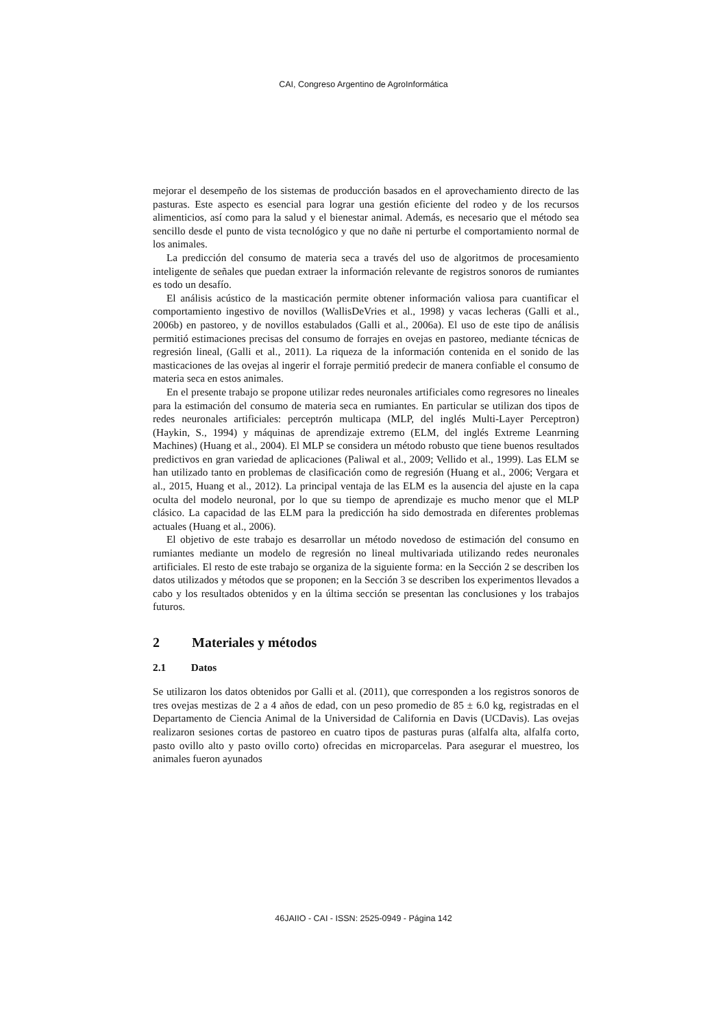CAI, Congreso Argentino de AgroInformática
mejorar el desempeño de los sistemas de producción basados en el aprovechamiento directo de las pasturas. Este aspecto es esencial para lograr una gestión eficiente del rodeo y de los recursos alimenticios, así como para la salud y el bienestar animal. Además, es necesario que el método sea sencillo desde el punto de vista tecnológico y que no dañe ni perturbe el comportamiento normal de los animales.
La predicción del consumo de materia seca a través del uso de algoritmos de procesamiento inteligente de señales que puedan extraer la información relevante de registros sonoros de rumiantes es todo un desafío.
El análisis acústico de la masticación permite obtener información valiosa para cuantificar el comportamiento ingestivo de novillos (WallisDeVries et al., 1998) y vacas lecheras (Galli et al., 2006b) en pastoreo, y de novillos estabulados (Galli et al., 2006a). El uso de este tipo de análisis permitió estimaciones precisas del consumo de forrajes en ovejas en pastoreo, mediante técnicas de regresión lineal, (Galli et al., 2011). La riqueza de la información contenida en el sonido de las masticaciones de las ovejas al ingerir el forraje permitió predecir de manera confiable el consumo de materia seca en estos animales.
En el presente trabajo se propone utilizar redes neuronales artificiales como regresores no lineales para la estimación del consumo de materia seca en rumiantes. En particular se utilizan dos tipos de redes neuronales artificiales: perceptrón multicapa (MLP, del inglés Multi-Layer Perceptron) (Haykin, S., 1994) y máquinas de aprendizaje extremo (ELM, del inglés Extreme Leanrning Machines) (Huang et al., 2004). El MLP se considera un método robusto que tiene buenos resultados predictivos en gran variedad de aplicaciones (Paliwal et al., 2009; Vellido et al., 1999). Las ELM se han utilizado tanto en problemas de clasificación como de regresión (Huang et al., 2006; Vergara et al., 2015, Huang et al., 2012). La principal ventaja de las ELM es la ausencia del ajuste en la capa oculta del modelo neuronal, por lo que su tiempo de aprendizaje es mucho menor que el MLP clásico. La capacidad de las ELM para la predicción ha sido demostrada en diferentes problemas actuales (Huang et al., 2006).
El objetivo de este trabajo es desarrollar un método novedoso de estimación del consumo en rumiantes mediante un modelo de regresión no lineal multivariada utilizando redes neuronales artificiales. El resto de este trabajo se organiza de la siguiente forma: en la Sección 2 se describen los datos utilizados y métodos que se proponen; en la Sección 3 se describen los experimentos llevados a cabo y los resultados obtenidos y en la última sección se presentan las conclusiones y los trabajos futuros.
2 Materiales y métodos
2.1 Datos
Se utilizaron los datos obtenidos por Galli et al. (2011), que corresponden a los registros sonoros de tres ovejas mestizas de 2 a 4 años de edad, con un peso promedio de 85 ± 6.0 kg, registradas en el Departamento de Ciencia Animal de la Universidad de California en Davis (UCDavis). Las ovejas realizaron sesiones cortas de pastoreo en cuatro tipos de pasturas puras (alfalfa alta, alfalfa corto, pasto ovillo alto y pasto ovillo corto) ofrecidas en microparcelas. Para asegurar el muestreo, los animales fueron ayunados
46JAIIO - CAI - ISSN: 2525-0949 - Página 142